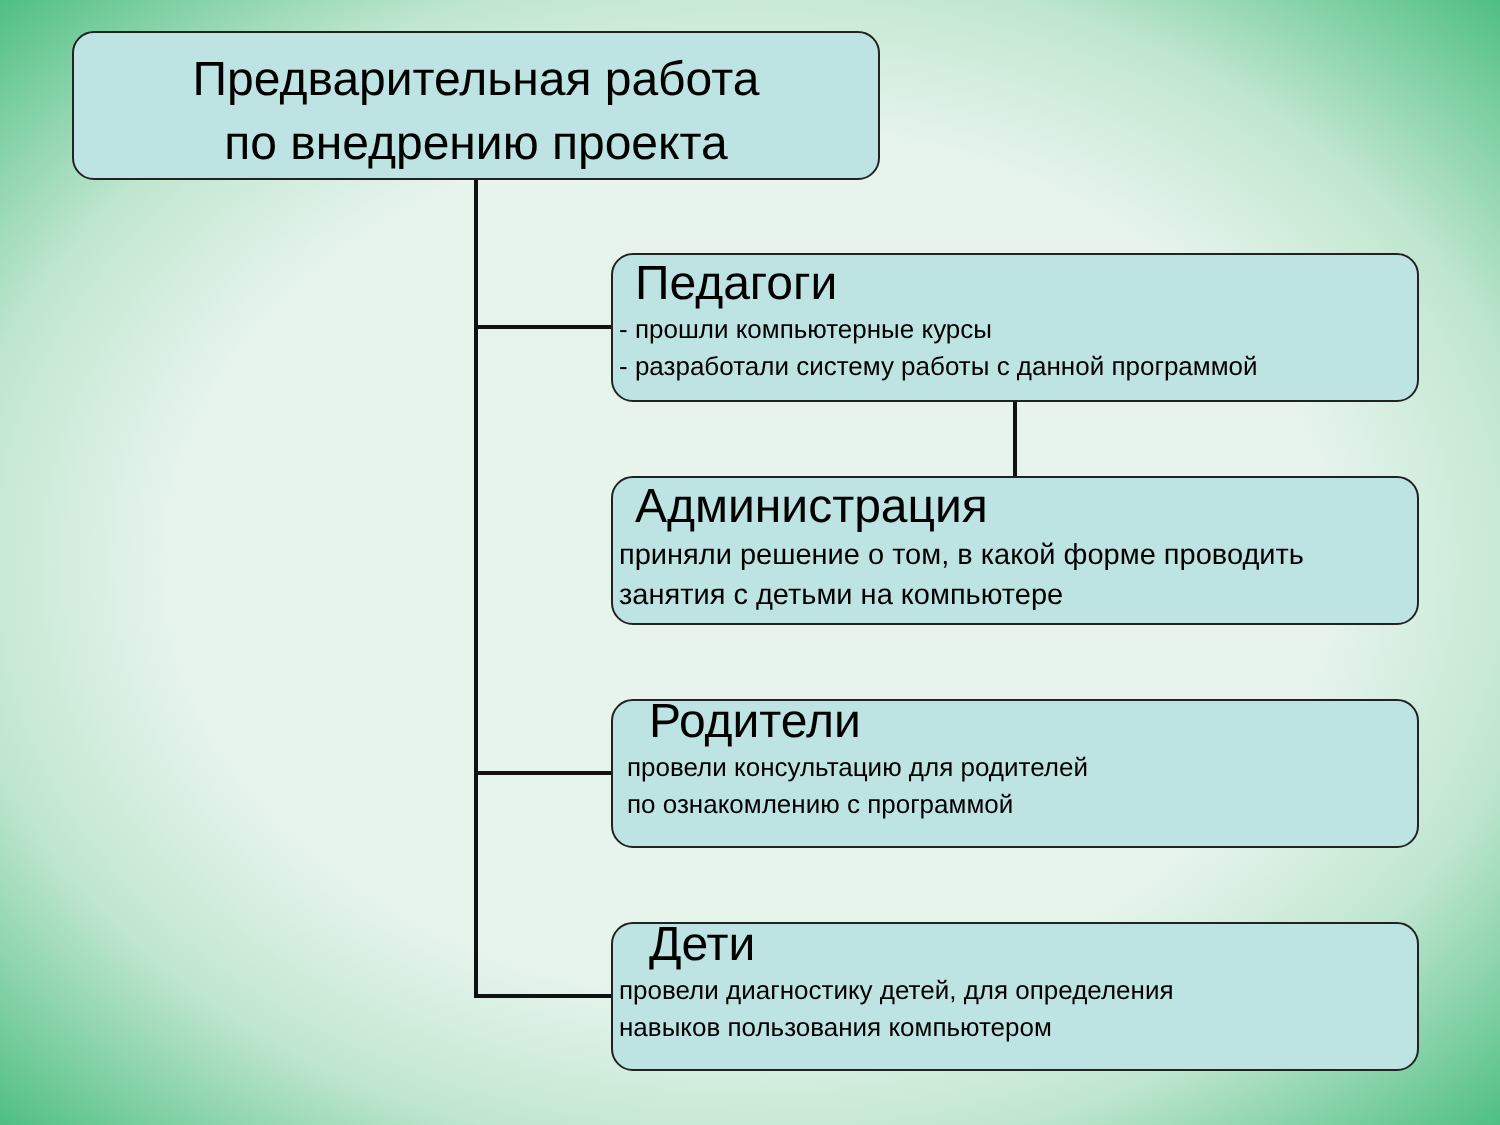Предварительная работа
по внедрению проекта
Педагоги
- прошли компьютерные курсы
- разработали систему работы с данной программой
Администрация
приняли решение о том, в какой форме проводить занятия с детьми на компьютере
Родители
провели консультацию для родителей
по ознакомлению с программой
Дети
провели диагностику детей, для определения
навыков пользования компьютером